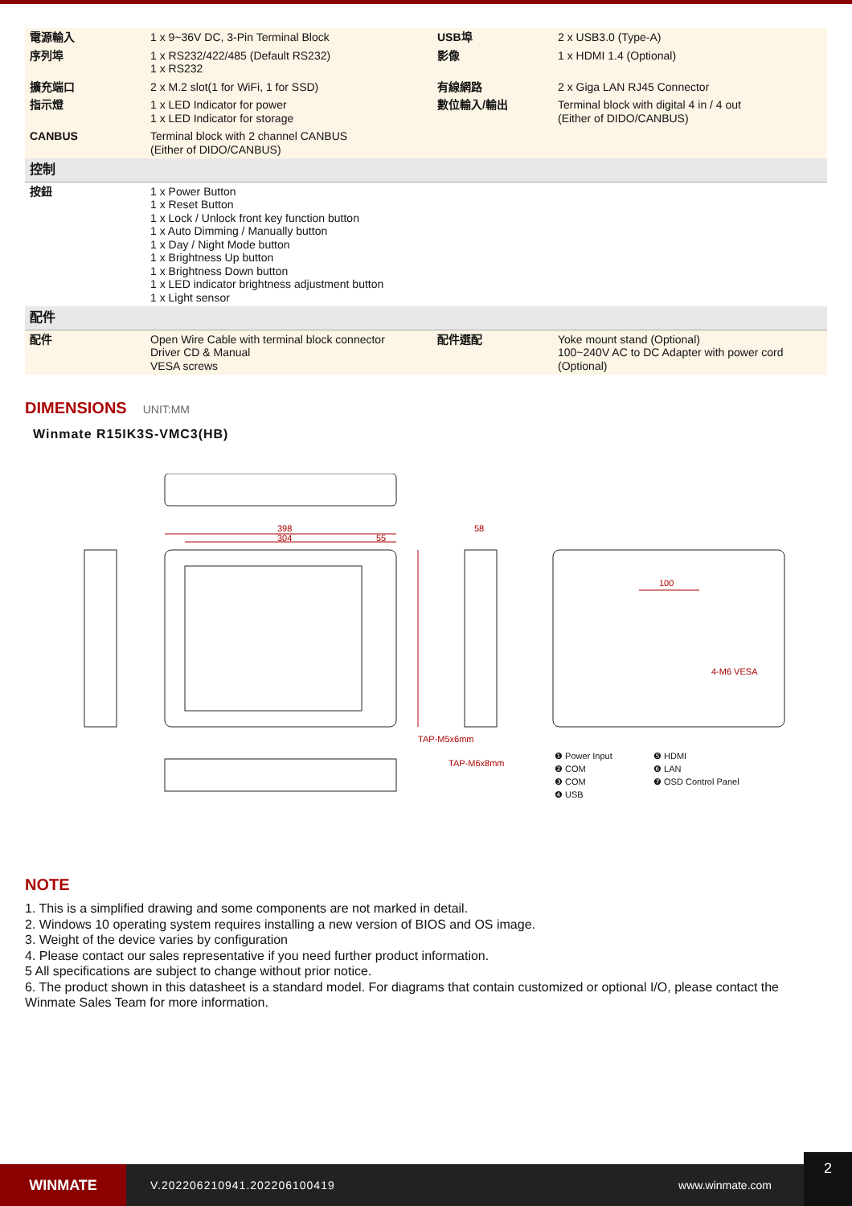| 電源輸入 | 1 x 9~36V DC, 3-Pin Terminal Block | USB埠 | 2 x USB3.0 (Type-A) |
| 序列埠 | 1 x RS232/422/485 (Default RS232) 1 x RS232 | 影像 | 1 x HDMI 1.4 (Optional) |
| 擴充端口 | 2 x M.2 slot(1 for WiFi, 1 for SSD) | 有線網路 | 2 x Giga LAN RJ45 Connector |
| 指示燈 | 1 x LED Indicator for power 1 x LED Indicator for storage | 數位輸入/輸出 | Terminal block with digital 4 in / 4 out (Either of DIDO/CANBUS) |
| CANBUS | Terminal block with 2 channel CANBUS (Either of DIDO/CANBUS) | | |
| 控制 | | | |
| 按鈕 | 1 x Power Button 1 x Reset Button 1 x Lock / Unlock front key function button 1 x Auto Dimming / Manually button 1 x Day / Night Mode button 1 x Brightness Up button 1 x Brightness Down button 1 x LED indicator brightness adjustment button 1 x Light sensor | | |
| 配件 | | | |
| 配件 | Open Wire Cable with terminal block connector Driver CD & Manual VESA screws | 配件選配 | Yoke mount stand (Optional) 100~240V AC to DC Adapter with power cord (Optional) |
DIMENSIONS UNIT:MM
Winmate R15IK3S-VMC3(HB)
398
304
55
58
100
4-M6 VESA
TAP-M5x6mm
TAP-M6x8mm
❶ Power Input ❺ HDMI ❷ COM ❻ LAN ❸ COM ❼ OSD Control Panel ❹ USB
NOTE
1. This is a simplified drawing and some components are not marked in detail.
2. Windows 10 operating system requires installing a new version of BIOS and OS image.
3. Weight of the device varies by configuration
4. Please contact our sales representative if you need further product information.
5 All specifications are subject to change without prior notice.
6. The product shown in this datasheet is a standard model. For diagrams that contain customized or optional I/O, please contact the Winmate Sales Team for more information.
WINMATE
V.202206210941.202206100419 www.winmate.com
2